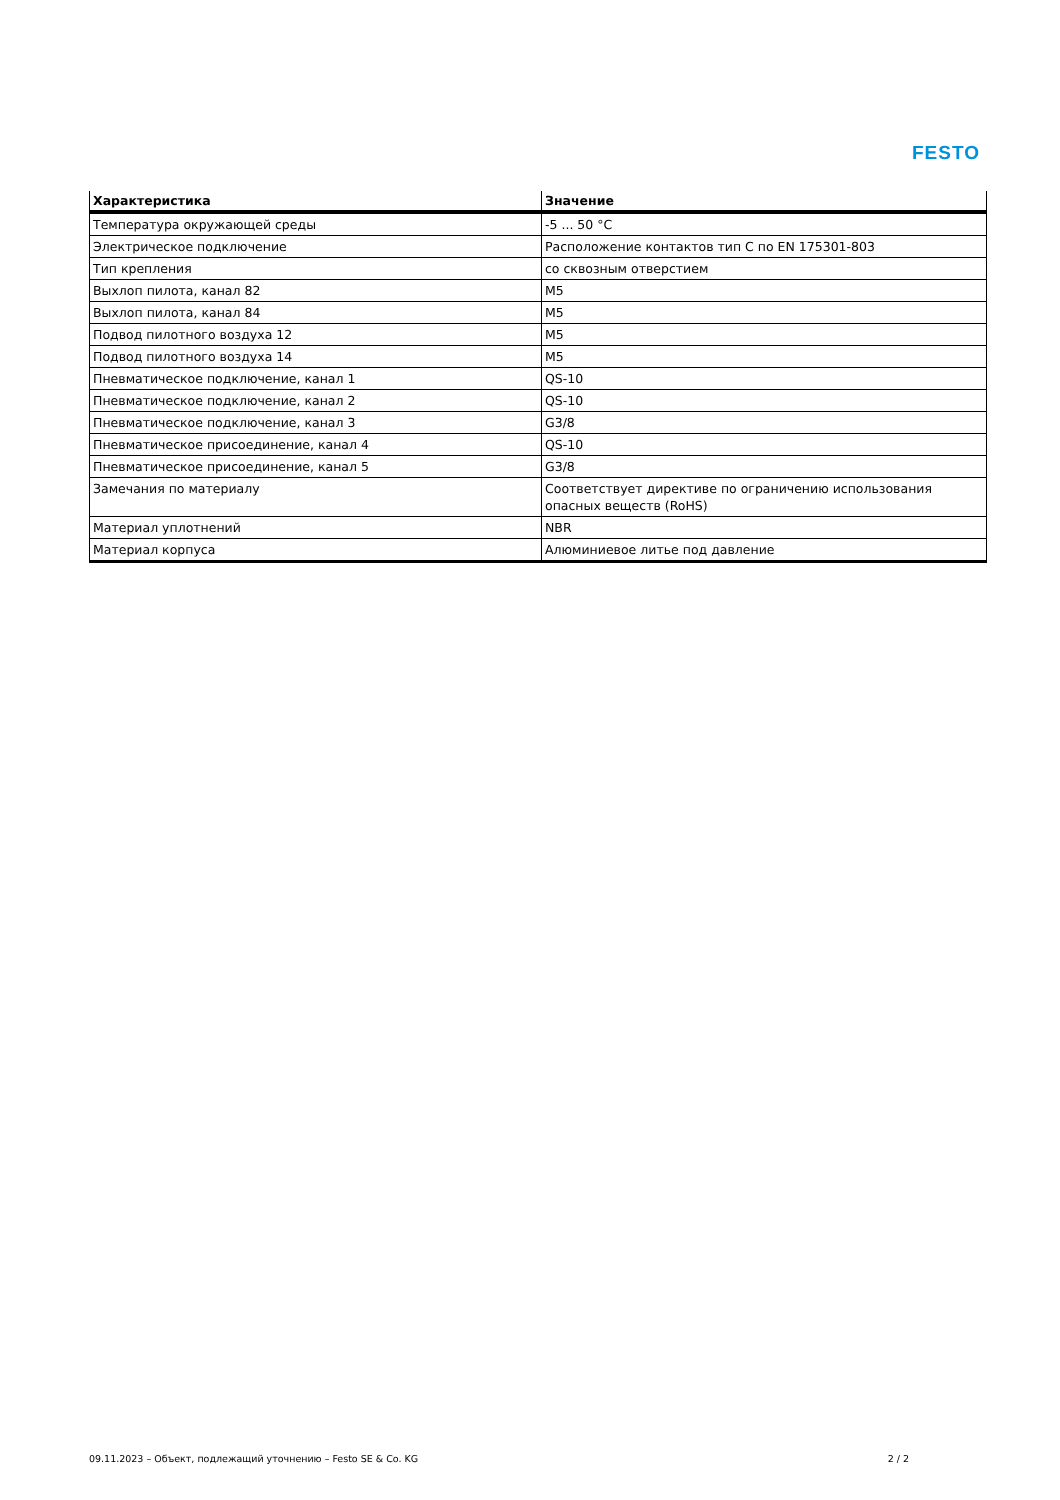FESTO
| Характеристика | Значение |
| --- | --- |
| Температура окружающей среды | -5 ... 50 °C |
| Электрическое подключение | Расположение контактов тип C по EN 175301-803 |
| Тип крепления | со сквозным отверстием |
| Выхлоп пилота, канал 82 | M5 |
| Выхлоп пилота, канал 84 | M5 |
| Подвод пилотного воздуха 12 | M5 |
| Подвод пилотного воздуха 14 | M5 |
| Пневматическое подключение, канал 1 | QS-10 |
| Пневматическое подключение, канал 2 | QS-10 |
| Пневматическое подключение, канал 3 | G3/8 |
| Пневматическое присоединение, канал 4 | QS-10 |
| Пневматическое присоединение, канал 5 | G3/8 |
| Замечания по материалу | Соответствует директиве по ограничению использования опасных веществ (RoHS) |
| Материал уплотнений | NBR |
| Материал корпуса | Алюминиевое литье под давление |
09.11.2023 – Объект, подлежащий уточнению – Festo SE & Co. KG 2 / 2